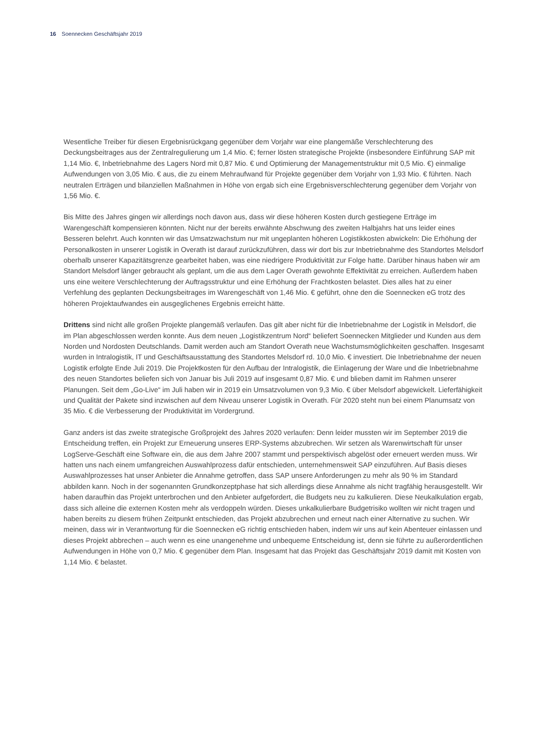16 Soennecken Geschäftsjahr 2019
Wesentliche Treiber für diesen Ergebnisrückgang gegenüber dem Vorjahr war eine plangemäße Verschlechterung des Deckungsbeitrages aus der Zentralregulierung um 1,4 Mio. €; ferner lösten strategische Projekte (insbesondere Einführung SAP mit 1,14 Mio. €, Inbetriebnahme des Lagers Nord mit 0,87 Mio. € und Optimierung der Managementstruktur mit 0,5 Mio. €) einmalige Aufwendungen von 3,05 Mio. € aus, die zu einem Mehraufwand für Projekte gegenüber dem Vorjahr von 1,93 Mio. € führten. Nach neutralen Erträgen und bilanziellen Maßnahmen in Höhe von ergab sich eine Ergebnisverschlechterung gegenüber dem Vorjahr von 1,56 Mio. €.
Bis Mitte des Jahres gingen wir allerdings noch davon aus, dass wir diese höheren Kosten durch gestiegene Erträge im Warengeschäft kompensieren könnten. Nicht nur der bereits erwähnte Abschwung des zweiten Halbjahrs hat uns leider eines Besseren belehrt. Auch konnten wir das Umsatzwachstum nur mit ungeplanten höheren Logistikkosten abwickeln: Die Erhöhung der Personalkosten in unserer Logistik in Overath ist darauf zurückzuführen, dass wir dort bis zur Inbetriebnahme des Standortes Melsdorf oberhalb unserer Kapazitätsgrenze gearbeitet haben, was eine niedrigere Produktivität zur Folge hatte. Darüber hinaus haben wir am Standort Melsdorf länger gebraucht als geplant, um die aus dem Lager Overath gewohnte Effektivität zu erreichen. Außerdem haben uns eine weitere Verschlechterung der Auftragsstruktur und eine Erhöhung der Frachtkosten belastet. Dies alles hat zu einer Verfehlung des geplanten Deckungsbeitrages im Warengeschäft von 1,46 Mio. € geführt, ohne den die Soennecken eG trotz des höheren Projektaufwandes ein ausgeglichenes Ergebnis erreicht hätte.
Drittens sind nicht alle großen Projekte plangemäß verlaufen. Das gilt aber nicht für die Inbetriebnahme der Logistik in Melsdorf, die im Plan abgeschlossen werden konnte. Aus dem neuen „Logistikzentrum Nord“ beliefert Soennecken Mitglieder und Kunden aus dem Norden und Nordosten Deutschlands. Damit werden auch am Standort Overath neue Wachstumsmöglichkeiten geschaffen. Insgesamt wurden in Intralogistik, IT und Geschäftsausstattung des Standortes Melsdorf rd. 10,0 Mio. € investiert. Die Inbetriebnahme der neuen Logistik erfolgte Ende Juli 2019. Die Projektkosten für den Aufbau der Intralogistik, die Einlagerung der Ware und die Inbetriebnahme des neuen Standortes beliefen sich von Januar bis Juli 2019 auf insgesamt 0,87 Mio. € und blieben damit im Rahmen unserer Planungen. Seit dem „Go-Live“ im Juli haben wir in 2019 ein Umsatzvolumen von 9,3 Mio. € über Melsdorf abgewickelt. Lieferfähigkeit und Qualität der Pakete sind inzwischen auf dem Niveau unserer Logistik in Overath. Für 2020 steht nun bei einem Planumsatz von 35 Mio. € die Verbesserung der Produktivität im Vordergrund.
Ganz anders ist das zweite strategische Großprojekt des Jahres 2020 verlaufen: Denn leider mussten wir im September 2019 die Entscheidung treffen, ein Projekt zur Erneuerung unseres ERP-Systems abzubrechen. Wir setzen als Warenwirtschaft für unser LogServe-Geschäft eine Software ein, die aus dem Jahre 2007 stammt und perspektivisch abgelöst oder erneuert werden muss. Wir hatten uns nach einem umfangreichen Auswahlprozess dafür entschieden, unternehmensweit SAP einzuführen. Auf Basis dieses Auswahlprozesses hat unser Anbieter die Annahme getroffen, dass SAP unsere Anforderungen zu mehr als 90 % im Standard abbilden kann. Noch in der sogenannten Grundkonzeptphase hat sich allerdings diese Annahme als nicht tragfähig herausgestellt. Wir haben daraufhin das Projekt unterbrochen und den Anbieter aufgefordert, die Budgets neu zu kalkulieren. Diese Neukalkulation ergab, dass sich alleine die externen Kosten mehr als verdoppeln würden. Dieses unkalkulierbare Budgetrisiko wollten wir nicht tragen und haben bereits zu diesem frühen Zeitpunkt entschieden, das Projekt abzubrechen und erneut nach einer Alternative zu suchen. Wir meinen, dass wir in Verantwortung für die Soennecken eG richtig entschieden haben, indem wir uns auf kein Abenteuer einlassen und dieses Projekt abbrechen – auch wenn es eine unangenehme und unbequeme Entscheidung ist, denn sie führte zu außerordentlichen Aufwendungen in Höhe von 0,7 Mio. € gegenüber dem Plan. Insgesamt hat das Projekt das Geschäftsjahr 2019 damit mit Kosten von 1,14 Mio. € belastet.